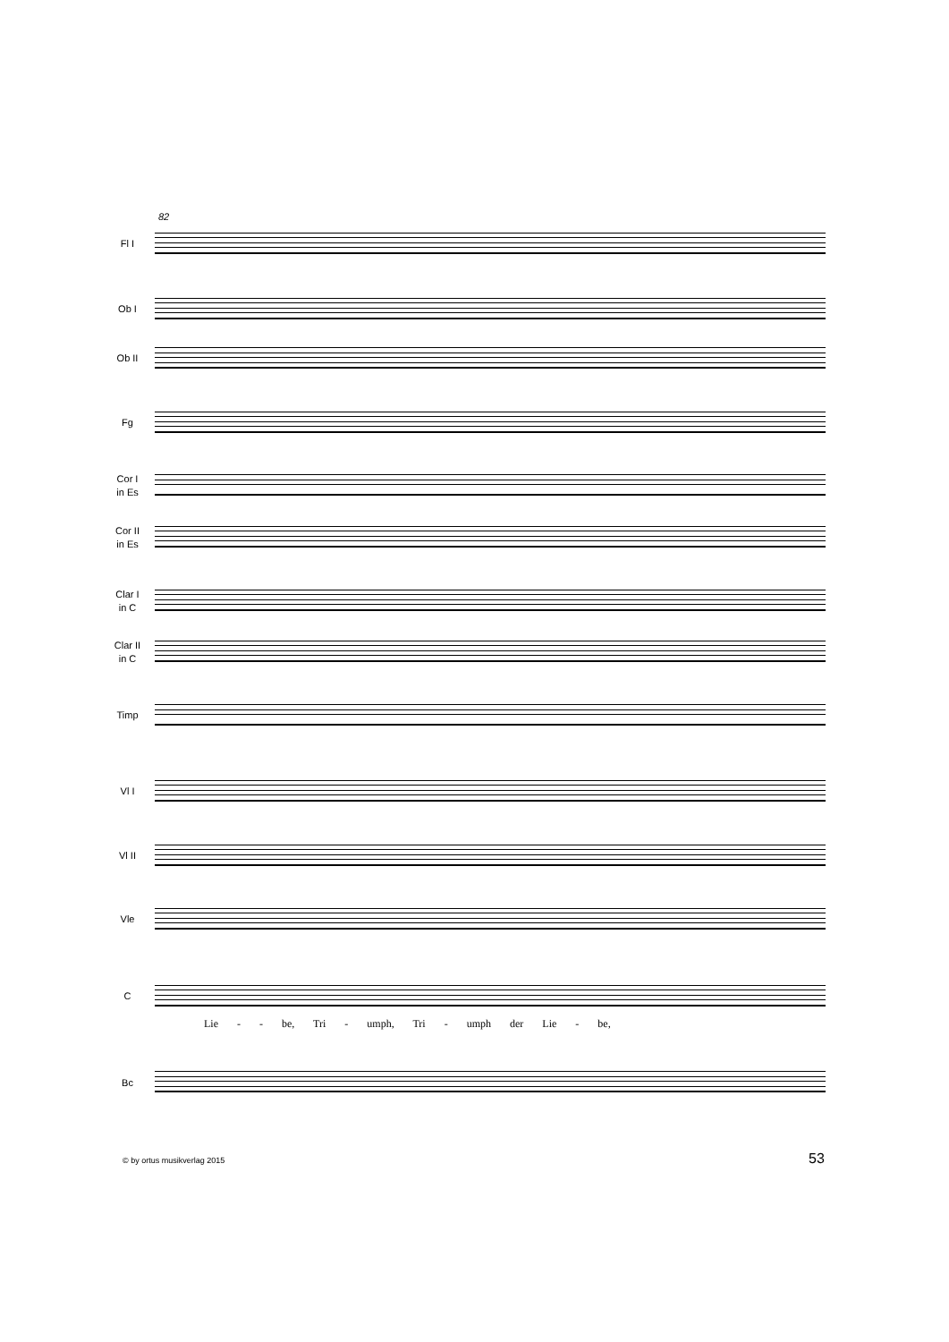82
Fl I
Ob I
Ob II
Fg
Cor I
in Es
Cor II
in Es
Clar I
in C
Clar II
in C
Timp
Vl I
Vl II
Vle
C
Lie - - be, Tri - umph, Tri - umph der Lie - be,
Bc
© by ortus musikverlag 2015 53